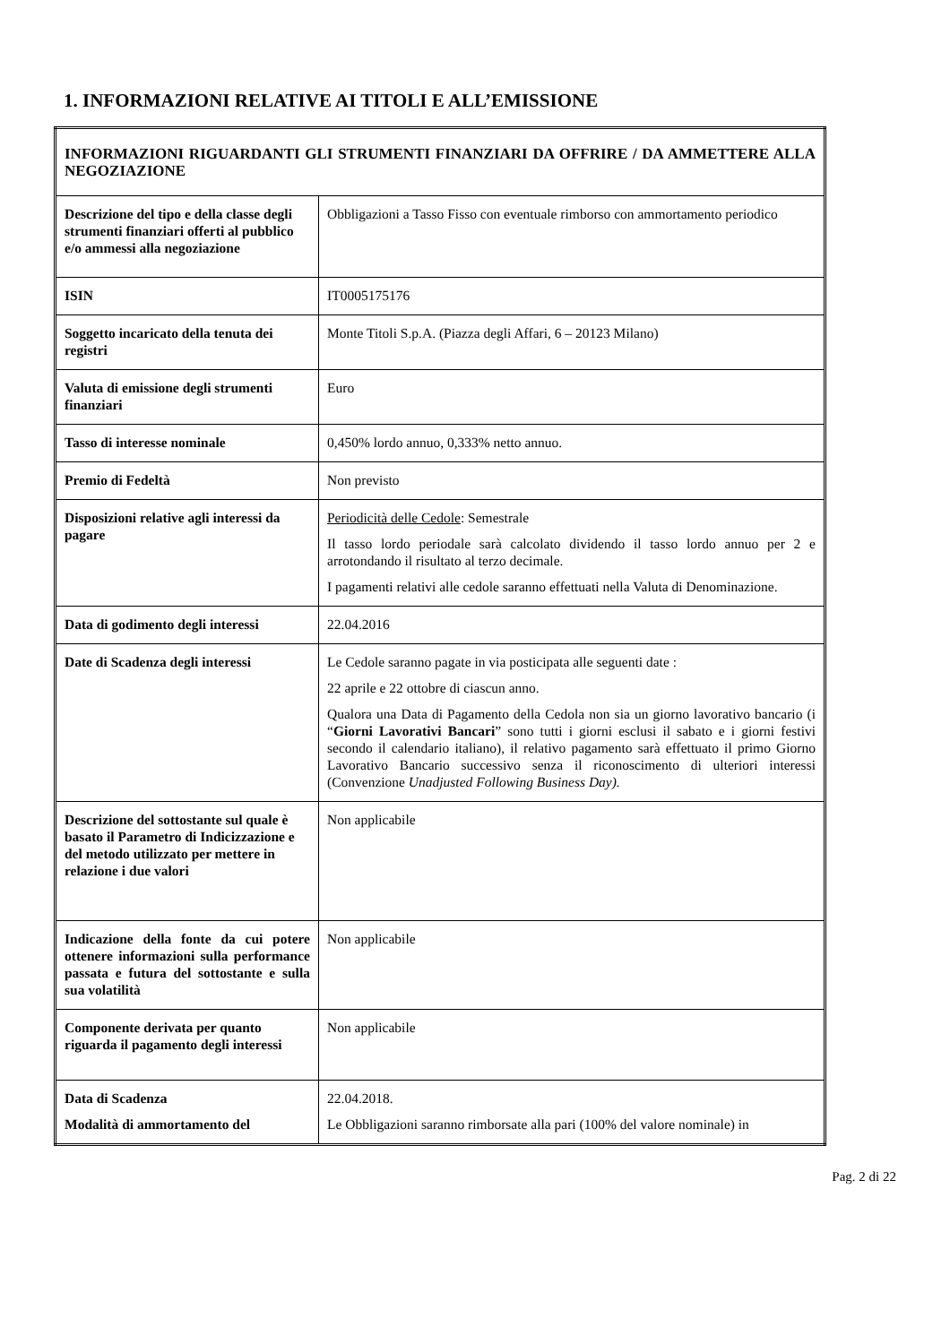1. INFORMAZIONI RELATIVE AI TITOLI E ALL’EMISSIONE
| INFORMAZIONI RIGUARDANTI GLI STRUMENTI FINANZIARI DA OFFRIRE / DA AMMETTERE ALLA NEGOZIAZIONE | |
| Descrizione del tipo e della classe degli strumenti finanziari offerti al pubblico e/o ammessi alla negoziazione | Obbligazioni a Tasso Fisso con eventuale rimborso con ammortamento periodico |
| ISIN | IT0005175176 |
| Soggetto incaricato della tenuta dei registri | Monte Titoli S.p.A. (Piazza degli Affari, 6 – 20123 Milano) |
| Valuta di emissione degli strumenti finanziari | Euro |
| Tasso di interesse nominale | 0,450% lordo annuo, 0,333% netto annuo. |
| Premio di Fedeltà | Non previsto |
| Disposizioni relative agli interessi da pagare | Periodicità delle Cedole : Semestrale Il tasso lordo periodale sarà calcolato dividendo il tasso lordo annuo per 2 e arrotondando il risultato al terzo decimale. I pagamenti relativi alle cedole saranno effettuati nella Valuta di Denominazione. |
| Data di godimento degli interessi | 22.04.2016 |
| Date di Scadenza degli interessi | Le Cedole saranno pagate in via posticipata alle seguenti date : 22 aprile e 22 ottobre di ciascun anno. Qualora una Data di Pagamento della Cedola non sia un giorno lavorativo bancario (i “ Giorni Lavorativi Bancari ” sono tutti i giorni esclusi il sabato e i giorni festivi secondo il calendario italiano), il relativo pagamento sarà effettuato il primo Giorno Lavorativo Bancario successivo senza il riconoscimento di ulteriori interessi (Convenzione Unadjusted Following Business Day). |
| Descrizione del sottostante sul quale è basato il Parametro di Indicizzazione e del metodo utilizzato per mettere in relazione i due valori | Non applicabile |
| Indicazione della fonte da cui potere ottenere informazioni sulla performance passata e futura del sottostante e sulla sua volatilità | Non applicabile |
| Componente derivata per quanto riguarda il pagamento degli interessi | Non applicabile |
| Data di Scadenza Modalità di ammortamento del | 22.04.2018. Le Obbligazioni saranno rimborsate alla pari (100% del valore nominale) in |
Pag. 2 di 22